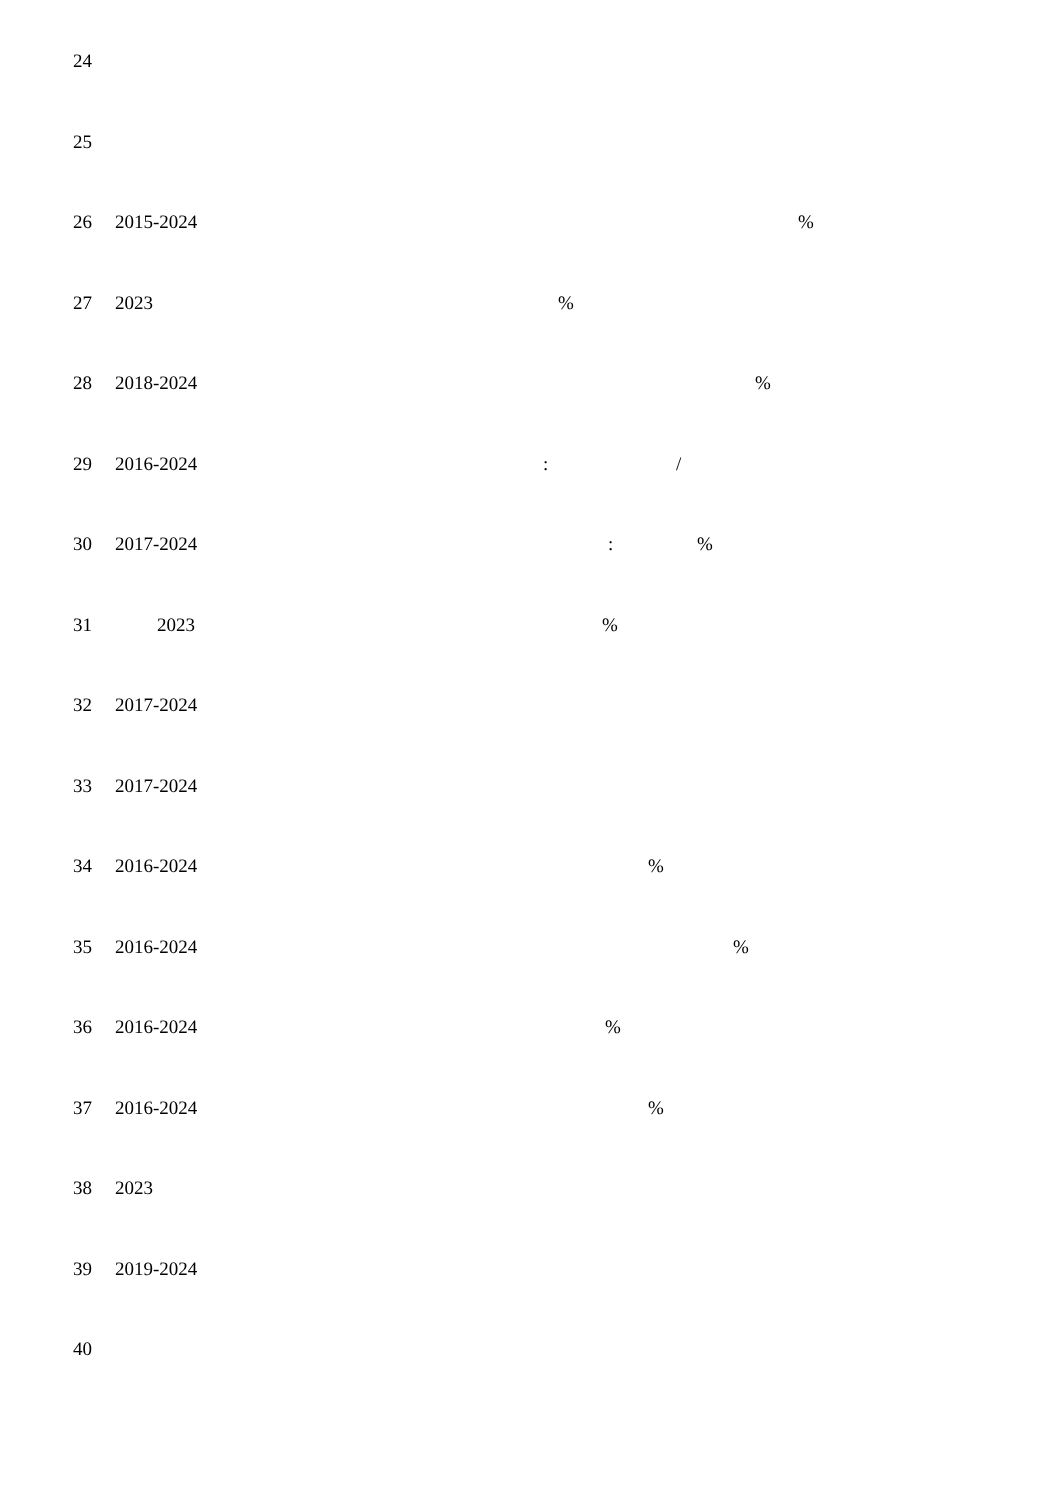24
25
26 2015-2024%
27 2023%
28 2018-2024%
29 2016-2024: /
30 2017-2024: %
31 2023%
32 2017-2024
33 2017-2024
34 2016-2024%
35 2016-2024%
36 2016-2024%
37 2016-2024%
38 2023
39 2019-2024
40